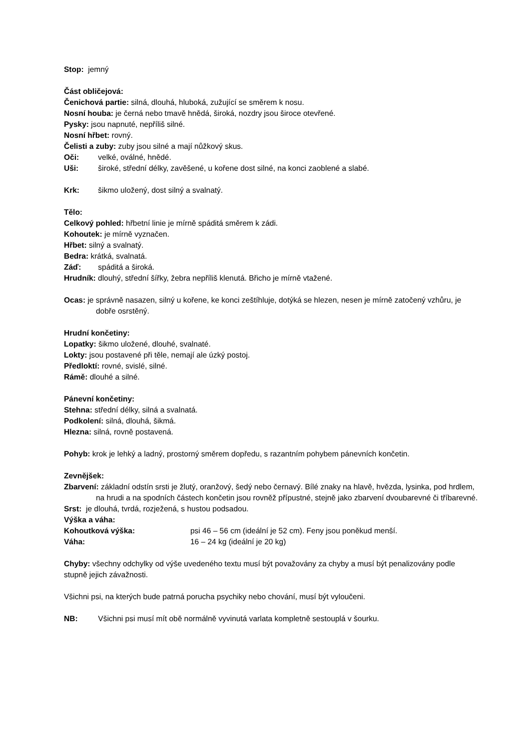Stop: jemný
Část obličejová:
Čenichová partie: silná, dlouhá, hluboká, zužující se směrem k nosu.
Nosní houba: je černá nebo tmavě hnědá, široká, nozdry jsou široce otevřené.
Pysky: jsou napnuté, nepříliš silné.
Nosní hřbet: rovný.
Čelisti a zuby: zuby jsou silné a mají nůžkový skus.
Oči: velké, oválné, hnědé.
Uši: široké, střední délky, zavěšené, u kořene dost silné, na konci zaoblené a slabé.
Krk: šikmo uložený, dost silný a svalnatý.
Tělo:
Celkový pohled: hřbetní linie je mírně spáditá směrem k zádi.
Kohoutek: je mírně vyznačen.
Hřbet: silný a svalnatý.
Bedra: krátká, svalnatá.
Záď: spáditá a široká.
Hrudník: dlouhý, střední šířky, žebra nepříliš klenutá. Břicho je mírně vtažené.
Ocas: je správně nasazen, silný u kořene, ke konci zeštíhluje, dotýká se hlezen, nesen je mírně zatočený vzhůru, je dobře osrstěný.
Hrudní končetiny:
Lopatky: šikmo uložené, dlouhé, svalnaté.
Lokty: jsou postavené při těle, nemají ale úzký postoj.
Předloktí: rovné, svislé, silné.
Rámě: dlouhé a silné.
Pánevní končetiny:
Stehna: střední délky, silná a svalnatá.
Podkolení: silná, dlouhá, šikmá.
Hlezna: silná, rovně postavená.
Pohyb: krok je lehký a ladný, prostorný směrem dopředu, s razantním pohybem pánevních končetin.
Zevnějšek:
Zbarvení: základní odstín srsti je žlutý, oranžový, šedý nebo černavý. Bílé znaky na hlavě, hvězda, lysinka, pod hrdlem, na hrudi a na spodních částech končetin jsou rovněž přípustné, stejně jako zbarvení dvoubarevné či tříbarevné.
Srst: je dlouhá, tvrdá, rozježená, s hustou podsadou.
Výška a váha:
Kohoutková výška: psi 46 – 56 cm (ideální je 52 cm). Feny jsou poněkud menší.
Váha: 16 – 24 kg (ideální je 20 kg)
Chyby: všechny odchylky od výše uvedeného textu musí být považovány za chyby a musí být penalizovány podle stupně jejich závažnosti.
Všichni psi, na kterých bude patrná porucha psychiky nebo chování, musí být vyloučeni.
NB: Všichni psi musí mít obě normálně vyvinutá varlata kompletně sestouplá v šourku.